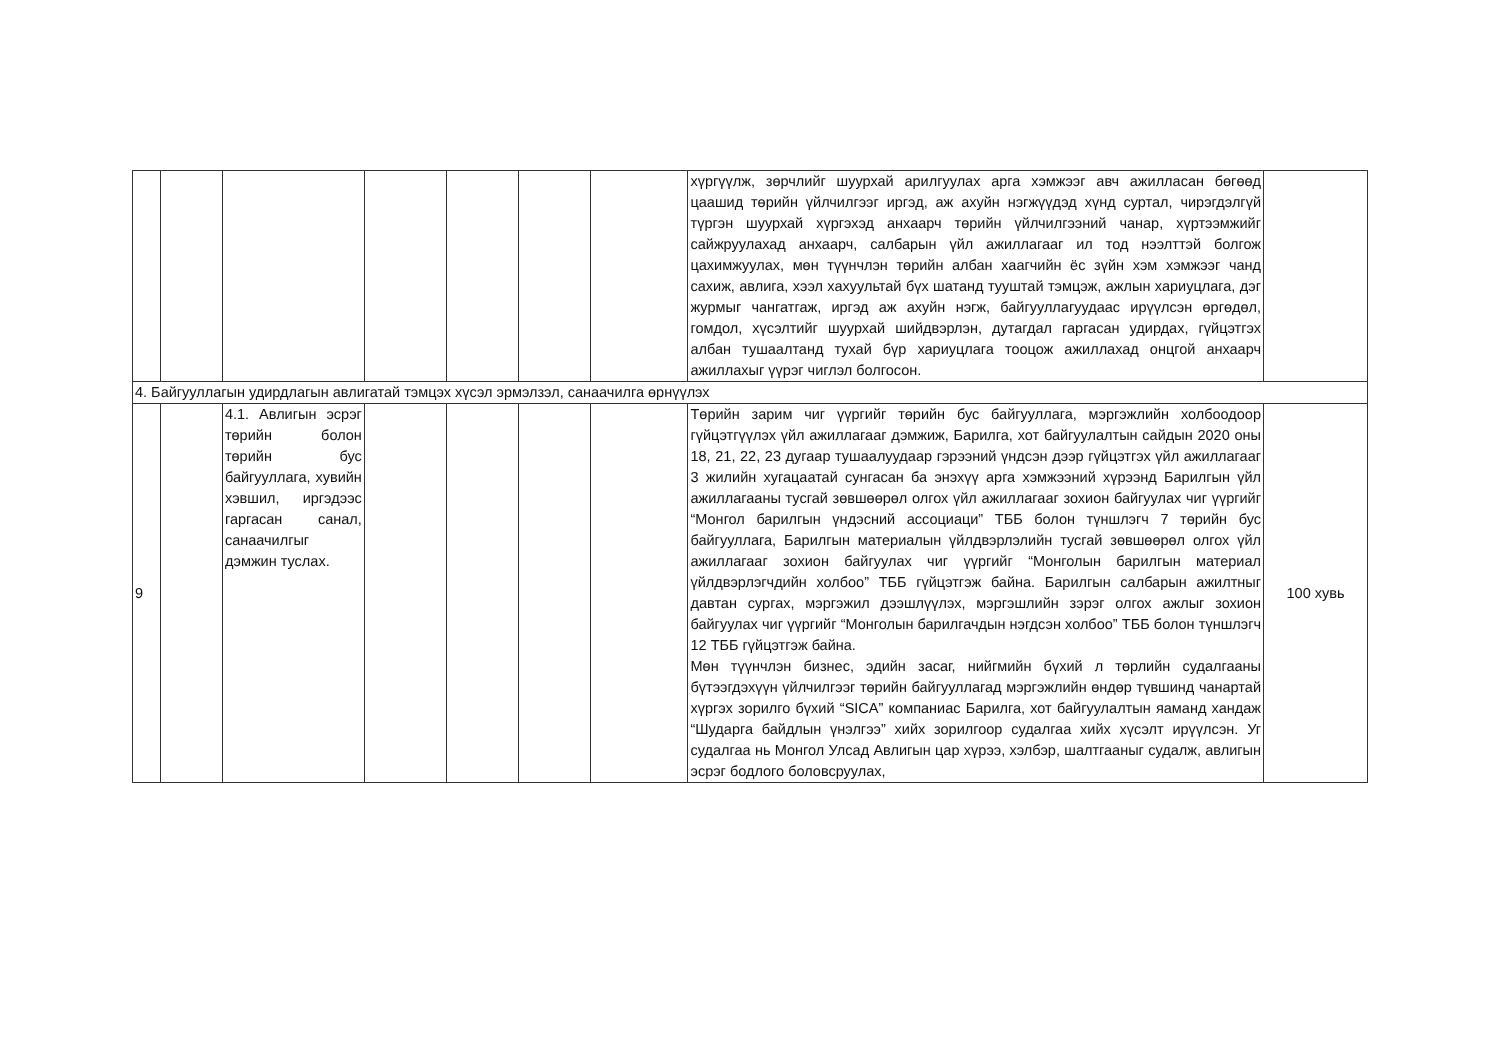| | | | | | | | хүргүүлж, зөрчлийг шуурхай арилгуулах арга хэмжээг авч ажилласан бөгөөд цаашид төрийн үйлчилгээг иргэд, аж ахуйн нэгжүүдэд хүнд суртал, чирэгдэлгүй түргэн шуурхай хүргэхэд анхаарч төрийн үйлчилгээний чанар, хүртээмжийг сайжруулахад анхаарч, салбарын үйл ажиллагааг ил тод нээлттэй болгож цахимжуулах, мөн түүнчлэн төрийн албан хаагчийн ёс зүйн хэм хэмжээг чанд сахиж, авлига, хээл хахуультай бүх шатанд тууштай тэмцэж, ажлын хариуцлага, дэг журмыг чангатгаж, иргэд аж ахуйн нэгж, байгууллагуудаас ирүүлсэн өргөдөл, гомдол, хүсэлтийг шуурхай шийдвэрлэн, дутагдал гаргасан удирдах, гүйцэтгэх албан тушаалтанд тухай бүр хариуцлага тооцож ажиллахад онцгой анхаарч ажиллахыг үүрэг чиглэл болгосон. | |
| 4. Байгууллагын удирдлагын авлигатай тэмцэх хүсэл эрмэлзэл, санаачилга өрнүүлэх | | | | | | | | |
| 9 | | 4.1. Авлигын эсрэг төрийн болон төрийн бус байгууллага, хувийн хэвшил, иргэдээс гаргасан санал, санаачилгыг дэмжин туслах. | | | | | Төрийн зарим чиг үүргийг төрийн бус байгууллага, мэргэжлийн холбоодоор гүйцэтгүүлэх үйл ажиллагааг дэмжиж, Барилга, хот байгуулалтын сайдын 2020 оны 18, 21, 22, 23 дугаар тушаалуудаар гэрээний үндсэн дээр гүйцэтгэх үйл ажиллагааг 3 жилийн хугацаатай сунгасан ба энэхүү арга хэмжээний хүрээнд Барилгын үйл ажиллагааны тусгай зөвшөөрөл олгох үйл ажиллагааг зохион байгуулах чиг үүргийг “Монгол барилгын үндэсний ассоциаци” ТББ болон түншлэгч 7 төрийн бус байгууллага, Барилгын материалын үйлдвэрлэлийн тусгай зөвшөөрөл олгох үйл ажиллагааг зохион байгуулах чиг үүргийг “Монголын барилгын материал үйлдвэрлэгчдийн холбоо” ТББ гүйцэтгэж байна. Барилгын салбарын ажилтныг давтан сургах, мэргэжил дээшлүүлэх, мэргэшлийн зэрэг олгох ажлыг зохион байгуулах чиг үүргийг “Монголын барилгачдын нэгдсэн холбоо” ТББ болон түншлэгч 12 ТББ гүйцэтгэж байна. Мөн түүнчлэн бизнес, эдийн засаг, нийгмийн бүхий л төрлийн судалгааны бүтээгдэхүүн үйлчилгээг төрийн байгууллагад мэргэжлийн өндөр түвшинд чанартай хүргэх зорилго бүхий “SICA” компаниас Барилга, хот байгуулалтын яаманд хандаж “Шударга байдлын үнэлгээ” хийх зорилгоор судалгаа хийх хүсэлт ирүүлсэн. Уг судалгаа нь Монгол Улсад Авлигын цар хүрээ, хэлбэр, шалтгааныг судалж, авлигын эсрэг бодлого боловсруулах, | 100 хувь |